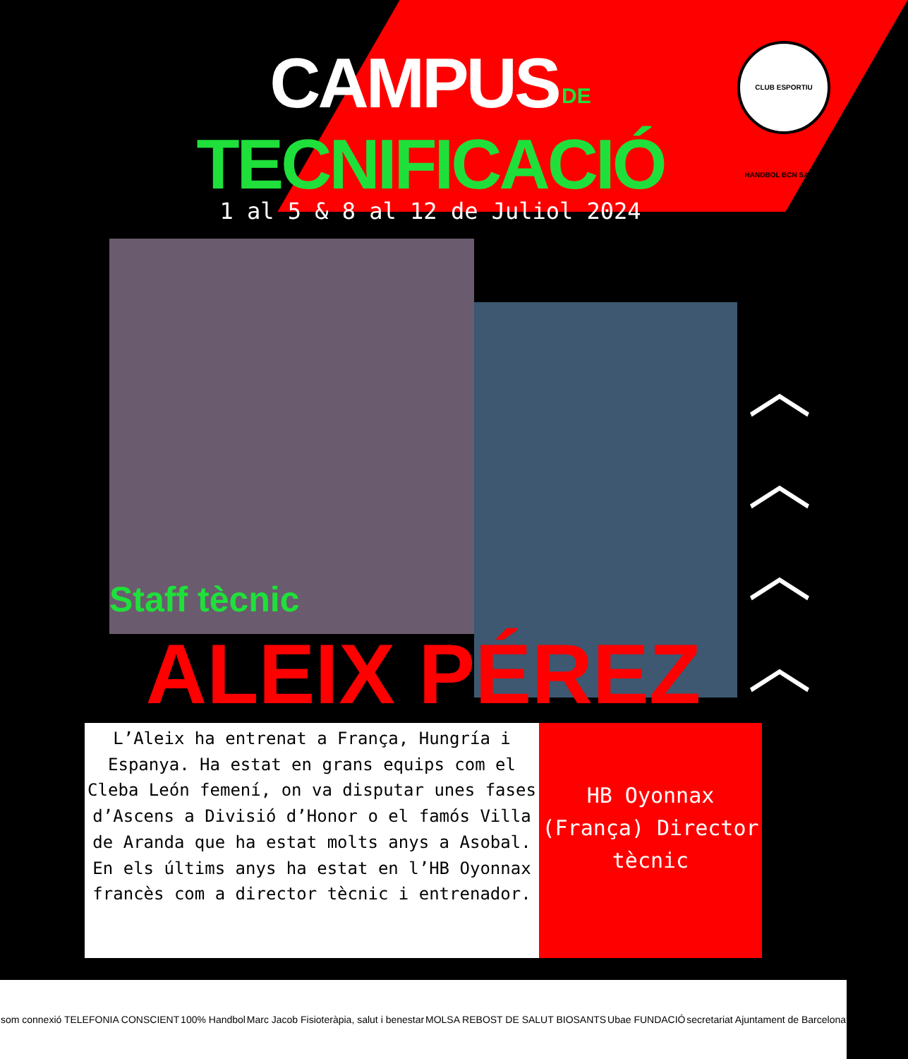CAMPUS <sup>DE</sup> TECNIFICACIÓ
1 al 5 & 8 al 12 de Juliol 2024
CLUB ESPORTIU HANDBOL BCN SANTS
︿
︿
︿
︿
Staff tècnic
ALEIX PÉREZ
L’Aleix ha entrenat a França, Hungría i Espanya. Ha estat en grans equips com el Cleba León femení, on va disputar unes fases d’Ascens a Divisió d’Honor o el famós Villa de Aranda que ha estat molts anys a Asobal. En els últims anys ha estat en l’HB Oyonnax francès com a director tècnic i entrenador.
HB Oyonnax (França) Director tècnic
som connexió TELEFONIA CONSCIENT 100% Handbol Marc Jacob Fisioteràpia, salut i benestar MOLSA REBOST DE SALUT BIOSANTS Ubae FUNDACIÓ secretariat Ajuntament de Barcelona